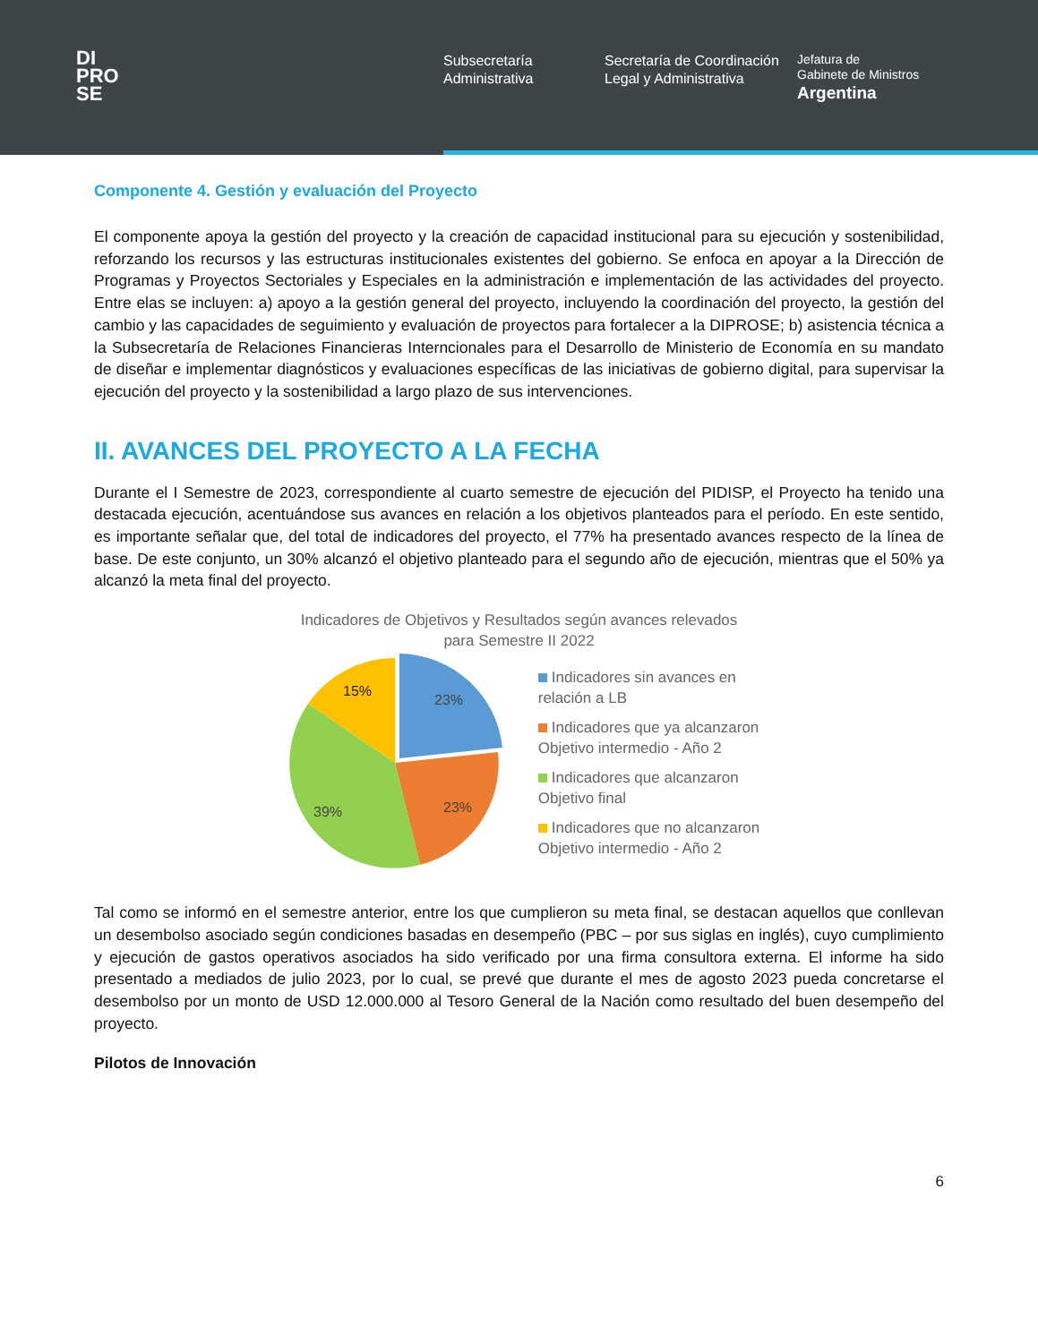DI
PRO
SE
Subsecretaría Administrativa
Secretaría de Coordinación Legal y Administrativa
Jefatura de
Gabinete de Ministros
Argentina
Componente 4. Gestión y evaluación del Proyecto
El componente apoya la gestión del proyecto y la creación de capacidad institucional para su ejecución y sostenibilidad, reforzando los recursos y las estructuras institucionales existentes del gobierno. Se enfoca en apoyar a la Dirección de Programas y Proyectos Sectoriales y Especiales en la administración e implementación de las actividades del proyecto. Entre elas se incluyen: a) apoyo a la gestión general del proyecto, incluyendo la coordinación del proyecto, la gestión del cambio y las capacidades de seguimiento y evaluación de proyectos para fortalecer a la DIPROSE; b) asistencia técnica a la Subsecretaría de Relaciones Financieras Interncionales para el Desarrollo de Ministerio de Economía en su mandato de diseñar e implementar diagnósticos y evaluaciones específicas de las iniciativas de gobierno digital, para supervisar la ejecución del proyecto y la sostenibilidad a largo plazo de sus intervenciones.
II. AVANCES DEL PROYECTO A LA FECHA
Durante el I Semestre de 2023, correspondiente al cuarto semestre de ejecución del PIDISP, el Proyecto ha tenido una destacada ejecución, acentuándose sus avances en relación a los objetivos planteados para el período. En este sentido, es importante señalar que, del total de indicadores del proyecto, el 77% ha presentado avances respecto de la línea de base. De este conjunto, un 30% alcanzó el objetivo planteado para el segundo año de ejecución, mientras que el 50% ya alcanzó la meta final del proyecto.
Indicadores de Objetivos y Resultados según avances relevados
para Semestre II 2022
23%
23%
39%
15%
Indicadores sin avances en
relación a LB
Indicadores que ya alcanzaron
Objetivo intermedio - Año 2
Indicadores que alcanzaron
Objetivo final
Indicadores que no alcanzaron
Objetivo intermedio - Año 2
Tal como se informó en el semestre anterior, entre los que cumplieron su meta final, se destacan aquellos que conllevan un desembolso asociado según condiciones basadas en desempeño (PBC – por sus siglas en inglés), cuyo cumplimiento y ejecución de gastos operativos asociados ha sido verificado por una firma consultora externa. El informe ha sido presentado a mediados de julio 2023, por lo cual, se prevé que durante el mes de agosto 2023 pueda concretarse el desembolso por un monto de USD 12.000.000 al Tesoro General de la Nación como resultado del buen desempeño del proyecto.
Pilotos de Innovación
6